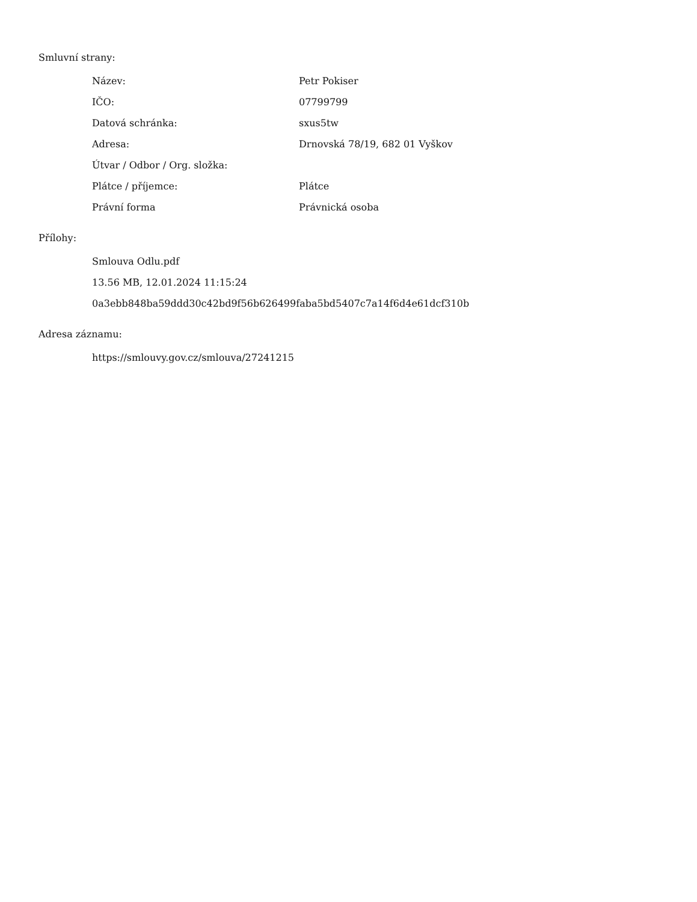Smluvní strany:
| Název: | Petr Pokiser |
| IČO: | 07799799 |
| Datová schránka: | sxus5tw |
| Adresa: | Drnovská 78/19, 682 01 Vyškov |
| Útvar / Odbor / Org. složka: | |
| Plátce / příjemce: | Plátce |
| Právní forma | Právnická osoba |
Přílohy:
Smlouva Odlu.pdf
13.56 MB, 12.01.2024 11:15:24
0a3ebb848ba59ddd30c42bd9f56b626499faba5bd5407c7a14f6d4e61dcf310b
Adresa záznamu:
https://smlouvy.gov.cz/smlouva/27241215